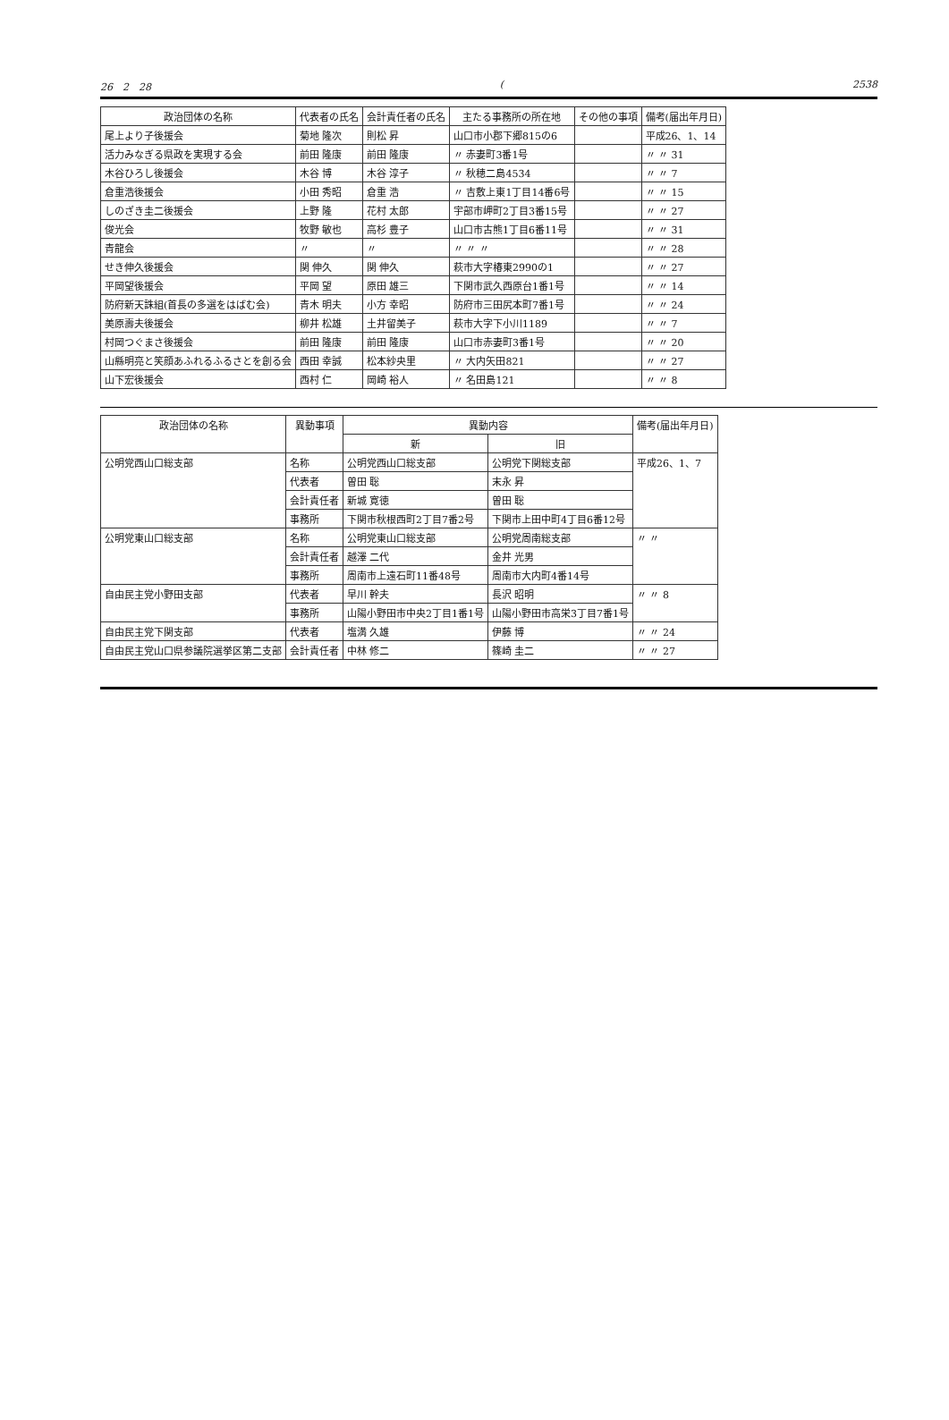26　2　28 (2538
| 政治団体の名称 | 代表者の氏名 | 会計責任者の氏名 | 主たる事務所の所在地 | その他の事項 | 備考(届出年月日) |
| --- | --- | --- | --- | --- | --- |
| 尾上より子後援会 | 菊地 隆次 | 則松 昇 | 山口市小郡下郷815の6 | | 平成26、1、14 |
| 活力みなぎる県政を実現する会 | 前田 隆康 | 前田 隆康 | 〃 赤妻町3番1号 | | 〃 〃 31 |
| 木谷ひろし後援会 | 木谷 博 | 木谷 淳子 | 〃 秋穂二島4534 | | 〃 〃 7 |
| 倉重浩後援会 | 小田 秀昭 | 倉重 浩 | 〃 吉敷上東1丁目14番6号 | | 〃 〃 15 |
| しのざき圭二後援会 | 上野 隆 | 花村 太郎 | 宇部市岬町2丁目3番15号 | | 〃 〃 27 |
| 俊光会 | 牧野 敏也 | 高杉 豊子 | 山口市古熊1丁目6番11号 | | 〃 〃 31 |
| 青龍会 | 〃 | 〃 | 〃 〃 〃 | | 〃 〃 28 |
| せき伸久後援会 | 関 伸久 | 関 伸久 | 萩市大字椿東2990の1 | | 〃 〃 27 |
| 平岡望後援会 | 平岡 望 | 原田 雄三 | 下関市武久西原台1番1号 | | 〃 〃 14 |
| 防府新天誅組(首長の多選をはばむ会) | 青木 明夫 | 小方 幸昭 | 防府市三田尻本町7番1号 | | 〃 〃 24 |
| 美原壽夫後援会 | 柳井 松雄 | 土井留美子 | 萩市大字下小川1189 | | 〃 〃 7 |
| 村岡つぐまさ後援会 | 前田 隆康 | 前田 隆康 | 山口市赤妻町3番1号 | | 〃 〃 20 |
| 山縣明亮と笑顔あふれるふるさとを創る会 | 西田 幸誠 | 松本紗央里 | 〃 大内矢田821 | | 〃 〃 27 |
| 山下宏後援会 | 西村 仁 | 岡崎 裕人 | 〃 名田島121 | | 〃 〃 8 |
| 政治団体の名称 | 異動事項 | 異動内容 | | 備考(届出年月日) |
| --- | --- | --- | --- | --- |
| | | 新 | 旧 | |
| 公明党西山口総支部 | 名称 | 公明党西山口総支部 | 公明党下関総支部 | 平成26、1、7 |
| | 代表者 | 曽田 聡 | 末永 昇 | |
| | 会計責任者 | 新城 寛徳 | 曽田 聡 | |
| | 事務所 | 下関市秋根西町2丁目7番2号 | 下関市上田中町4丁目6番12号 | |
| 公明党東山口総支部 | 名称 | 公明党東山口総支部 | 公明党周南総支部 | 〃 〃 |
| | 会計責任者 | 越澤 二代 | 金井 光男 | |
| | 事務所 | 周南市上遠石町11番48号 | 周南市大内町4番14号 | |
| 自由民主党小野田支部 | 代表者 | 早川 幹夫 | 長沢 昭明 | 〃 〃 8 |
| | 事務所 | 山陽小野田市中央2丁目1番1号 | 山陽小野田市高栄3丁目7番1号 | |
| 自由民主党下関支部 | 代表者 | 塩満 久雄 | 伊藤 博 | 〃 〃 24 |
| 自由民主党山口県参議院選挙区第二支部 | 会計責任者 | 中林 修二 | 篠崎 圭二 | 〃 〃 27 |